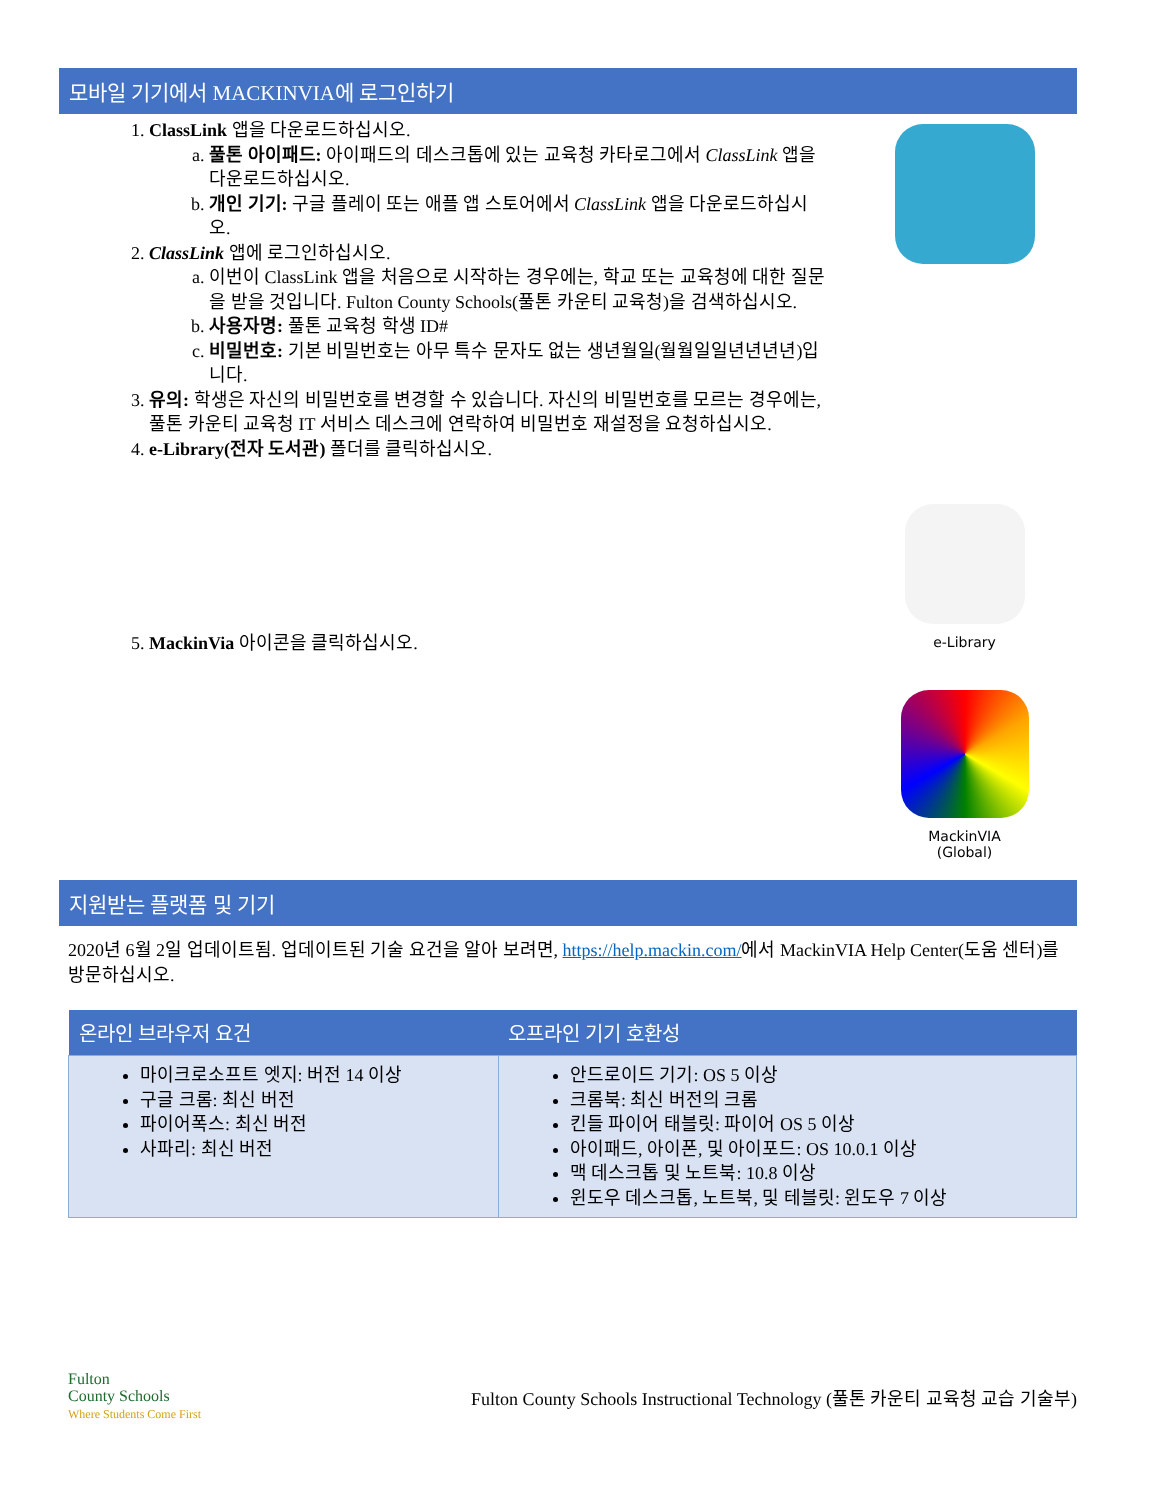모바일 기기에서 MACKINVIA에 로그인하기
1. ClassLink 앱을 다운로드하십시오.
a. 풀톤 아이패드: 아이패드의 데스크톱에 있는 교육청 카타로그에서 ClassLink 앱을 다운로드하십시오.
b. 개인 기기: 구글 플레이 또는 애플 앱 스토어에서 ClassLink 앱을 다운로드하십시오.
2. ClassLink 앱에 로그인하십시오.
a. 이번이 ClassLink 앱을 처음으로 시작하는 경우에는, 학교 또는 교육청에 대한 질문을 받을 것입니다. Fulton County Schools(풀톤 카운티 교육청)을 검색하십시오.
b. 사용자명: 풀톤 교육청 학생 ID#
c. 비밀번호: 기본 비밀번호는 아무 특수 문자도 없는 생년월일(월월일일년년년년)입니다.
3. 유의: 학생은 자신의 비밀번호를 변경할 수 있습니다. 자신의 비밀번호를 모르는 경우에는, 풀톤 카운티 교육청 IT 서비스 데스크에 연락하여 비밀번호 재설정을 요청하십시오.
4. e-Library(전자 도서관) 폴더를 클릭하십시오.
5. MackinVia 아이콘을 클릭하십시오.
e-Library
MackinVIA
(Global)
지원받는 플랫폼 및 기기
2020년 6월 2일 업데이트됨. 업데이트된 기술 요건을 알아 보려면, https://help.mackin.com/에서 MackinVIA Help Center(도움 센터)를 방문하십시오.
| 온라인 브라우저 요건 | 오프라인 기기 호환성 |
| --- | --- |
| 마이크로소프트 엣지: 버전 14 이상 구글 크롬: 최신 버전 파이어폭스: 최신 버전 사파리: 최신 버전 | 안드로이드 기기: OS 5 이상 크롬북: 최신 버전의 크롬 킨들 파이어 태블릿: 파이어 OS 5 이상 아이패드, 아이폰, 및 아이포드: OS 10.0.1 이상 맥 데스크톱 및 노트북: 10.8 이상 윈도우 데스크톱, 노트북, 및 테블릿: 윈도우 7 이상 |
Fulton
County Schools
Where Students Come First
Fulton County Schools Instructional Technology (풀톤 카운티 교육청 교습 기술부)